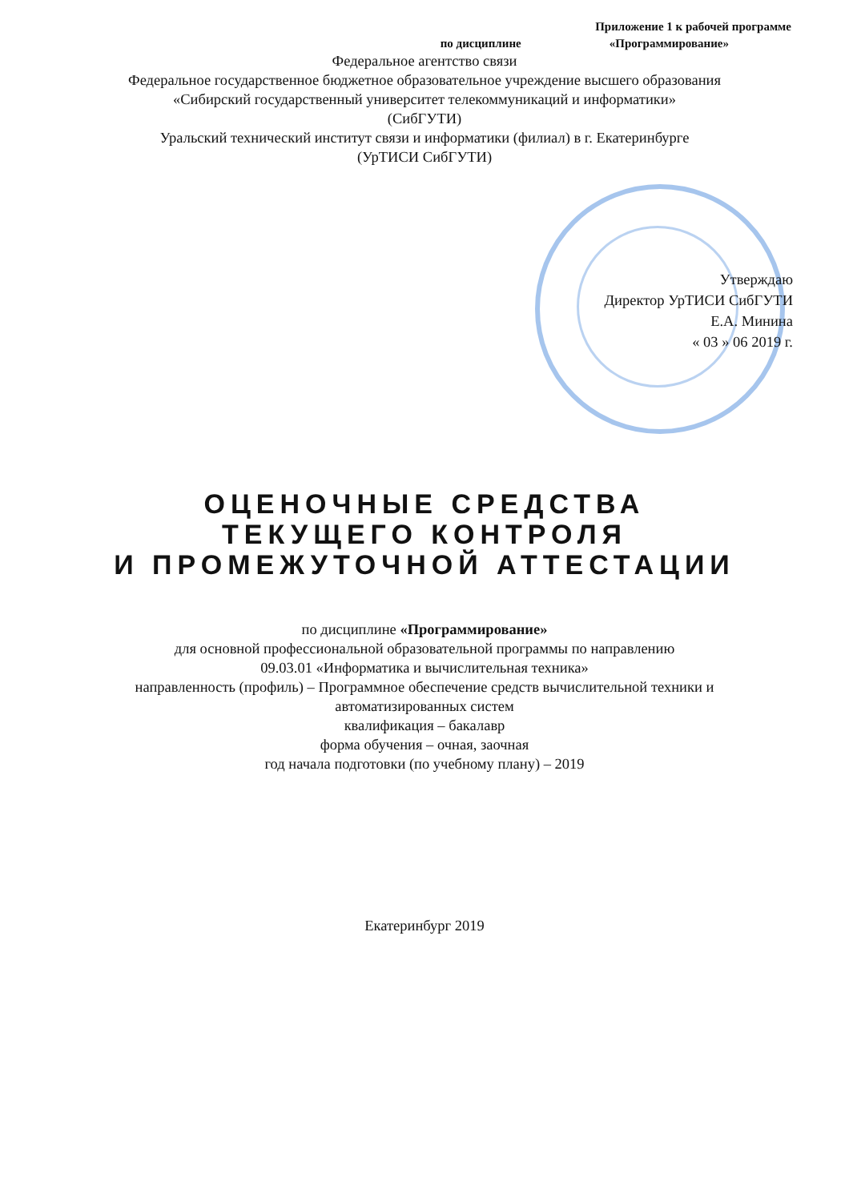Приложение 1 к рабочей программе
по дисциплине «Программирование»
Федеральное агентство связи
Федеральное государственное бюджетное образовательное учреждение высшего образования
«Сибирский государственный университет телекоммуникаций и информатики»
(СибГУТИ)
Уральский технический институт связи и информатики (филиал) в г. Екатеринбурге
(УрТИСИ СибГУТИ)
Утверждаю
Директор УрТИСИ СибГУТИ
Е.А. Минина
« 03 » 06 2019 г.
ОЦЕНОЧНЫЕ СРЕДСТВА
ТЕКУЩЕГО КОНТРОЛЯ
И ПРОМЕЖУТОЧНОЙ АТТЕСТАЦИИ
по дисциплине «Программирование»
для основной профессиональной образовательной программы по направлению
09.03.01 «Информатика и вычислительная техника»
направленность (профиль) – Программное обеспечение средств вычислительной техники и
автоматизированных систем
квалификация – бакалавр
форма обучения – очная, заочная
год начала подготовки (по учебному плану) – 2019
Екатеринбург 2019